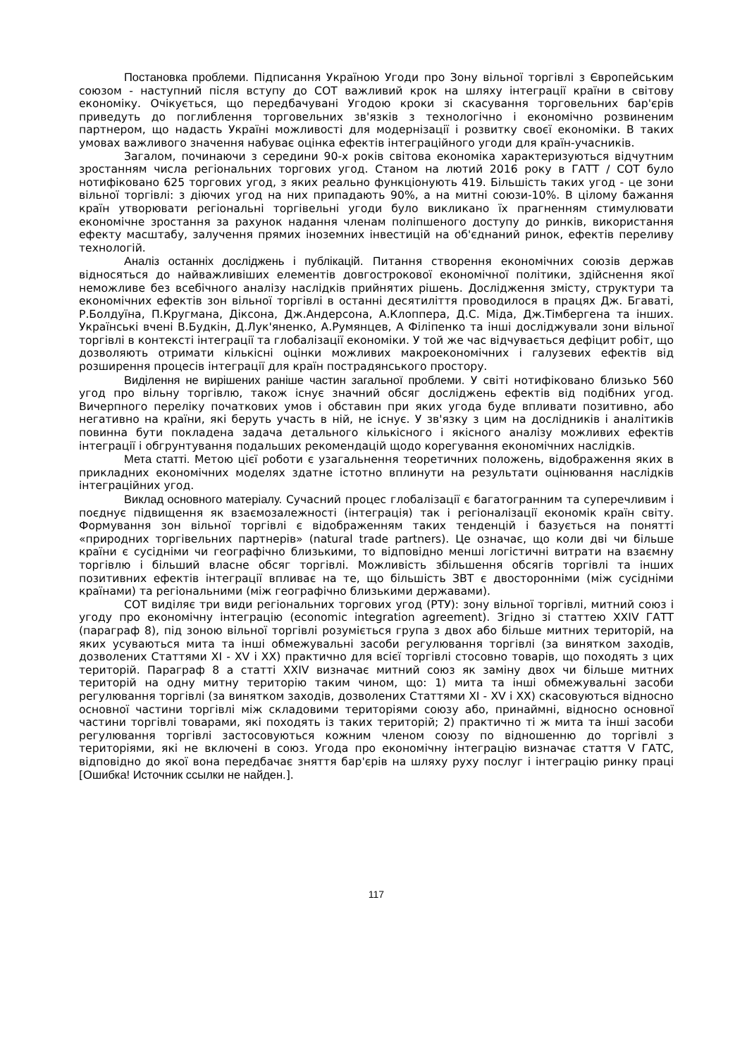Постановка проблеми. Підписання Україною Угоди про Зону вільної торгівлі з Європейським союзом - наступний після вступу до СОТ важливий крок на шляху інтеграції країни в світову економіку. Очікується, що передбачувані Угодою кроки зі скасування торговельних бар'єрів приведуть до поглиблення торговельних зв'язків з технологічно і економічно розвиненим партнером, що надасть Україні можливості для модернізації і розвитку своєї економіки. В таких умовах важливого значення набуває оцінка ефектів інтеграційного угоди для країн-учасників.
Загалом, починаючи з середини 90-х років світова економіка характеризуються відчутним зростанням числа регіональних торгових угод. Станом на лютий 2016 року в ГАТТ / СОТ було нотифіковано 625 торгових угод, з яких реально функціонують 419. Більшість таких угод - це зони вільної торгівлі: з діючих угод на них припадають 90%, а на митні союзи-10%. В цілому бажання країн утворювати регіональні торгівельні угоди було викликано їх прагненням стимулювати економічне зростання за рахунок надання членам поліпшеного доступу до ринків, використання ефекту масштабу, залучення прямих іноземних інвестицій на об'єднаний ринок, ефектів переливу технологій.
Аналіз останніх досліджень і публікацій. Питання створення економічних союзів держав відносяться до найважливіших елементів довгострокової економічної політики, здійснення якої неможливе без всебічного аналізу наслідків прийнятих рішень. Дослідження змісту, структури та економічних ефектів зон вільної торгівлі в останні десятиліття проводилося в працях Дж. Бгаваті, Р.Болдуїна, П.Кругмана, Діксона, Дж.Андерсона, А.Клоппера, Д.С. Міда, Дж.Тімбергена та інших. Українські вчені В.Будкін, Д.Лук'яненко, А.Румянцев, А Філіпенко та інші досліджували зони вільної торгівлі в контексті інтеграції та глобалізації економіки. У той же час відчувається дефіцит робіт, що дозволяють отримати кількісні оцінки можливих макроекономічних і галузевих ефектів від розширення процесів інтеграції для країн пострадянського простору.
Виділення не вирішених раніше частин загальної проблеми. У світі нотифіковано близько 560 угод про вільну торгівлю, також існує значний обсяг досліджень ефектів від подібних угод. Вичерпного переліку початкових умов і обставин при яких угода буде впливати позитивно, або негативно на країни, які беруть участь в ній, не існує. У зв'язку з цим на дослідників і аналітиків повинна бути покладена задача детального кількісного і якісного аналізу можливих ефектів інтеграції і обгрунтування подальших рекомендацій щодо корегування економічних наслідків.
Мета статті. Метою цієї роботи є узагальнення теоретичних положень, відображення яких в прикладних економічних моделях здатне істотно вплинути на результати оцінювання наслідків інтеграційних угод.
Виклад основного матеріалу. Сучасний процес глобалізації є багатогранним та суперечливим і поєднує підвищення як взаємозалежності (інтеграція) так і регіоналізації економік країн світу. Формування зон вільної торгівлі є відображенням таких тенденцій і базується на понятті «природних торгівельних партнерів» (natural trade partners). Це означає, що коли дві чи більше країни є сусідніми чи географічно близькими, то відповідно менші логістичні витрати на взаємну торгівлю і більший власне обсяг торгівлі. Можливість збільшення обсягів торгівлі та інших позитивних ефектів інтеграції впливає на те, що більшість ЗВТ є двосторонніми (між сусідніми країнами) та регіональними (між географічно близькими державами).
СОТ виділяє три види регіональних торгових угод (РТУ): зону вільної торгівлі, митний союз і угоду про економічну інтеграцію (economic integration agreement). Згідно зі статтею XXIV ГАТТ (параграф 8), під зоною вільної торгівлі розуміється група з двох або більше митних територій, на яких усуваються мита та інші обмежувальні засоби регулювання торгівлі (за винятком заходів, дозволених Статтями XI - XV і XX) практично для всієї торгівлі стосовно товарів, що походять з цих територій. Параграф 8 а статті XXIV визначає митний союз як заміну двох чи більше митних територій на одну митну територію таким чином, що: 1) мита та інші обмежувальні засоби регулювання торгівлі (за винятком заходів, дозволених Статтями XI - XV і XX) скасовуються відносно основної частини торгівлі між складовими територіями союзу або, принаймні, відносно основної частини торгівлі товарами, які походять із таких територій; 2) практично ті ж мита та інші засоби регулювання торгівлі застосовуються кожним членом союзу по відношенню до торгівлі з територіями, які не включені в союз. Угода про економічну інтеграцію визначає стаття V ГАТС, відповідно до якої вона передбачає зняття бар'єрів на шляху руху послуг і інтеграцію ринку праці [Ошибка! Источник ссылки не найден.].
117